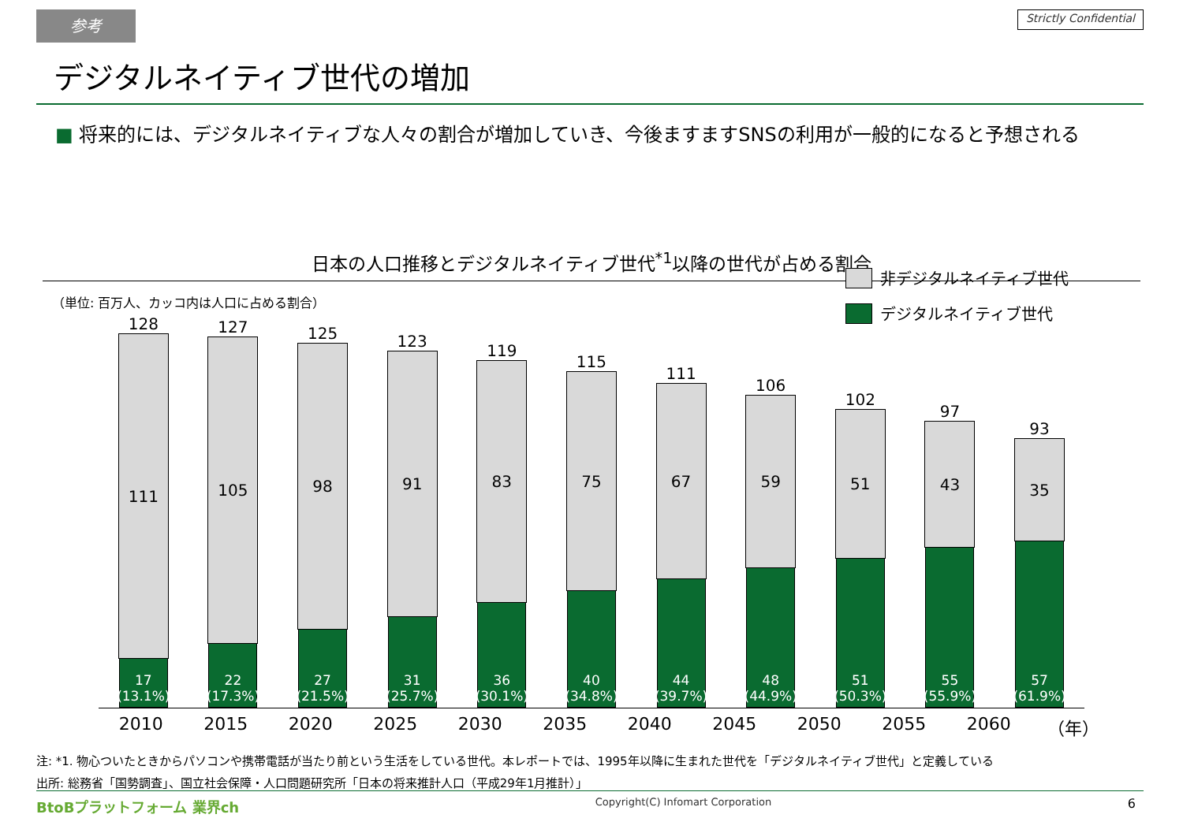参考
Strictly Confidential
デジタルネイティブ世代の増加
■ 将来的には、デジタルネイティブな人々の割合が増加していき、今後ますますSNSの利用が一般的になると予想される
日本の人口推移とデジタルネイティブ世代<sup>*1</sup>以降の世代が占める割合
（単位: 百万人、カッコ内は人口に占める割合）
非デジタルネイティブ世代
デジタルネイティブ世代
128
111
17
(13.1%)
127
105
22
(17.3%)
125
98
27
(21.5%)
123
91
31
(25.7%)
119
83
36
(30.1%)
115
75
40
(34.8%)
111
67
44
(39.7%)
106
59
48
(44.9%)
102
51
51
(50.3%)
97
43
55
(55.9%)
93
35
57
(61.9%)
2010 2015 2020 2025 2030 2035 2040 2045 2050 2055 2060 （年）
注: *1. 物心ついたときからパソコンや携帯電話が当たり前という生活をしている世代。本レポートでは、1995年以降に生まれた世代を「デジタルネイティブ世代」と定義している
出所: 総務省「国勢調査」、国立社会保障・人口問題研究所「日本の将来推計人口（平成29年1月推計）」
BtoBプラットフォーム 業界ch Copyright(C) Infomart Corporation 6